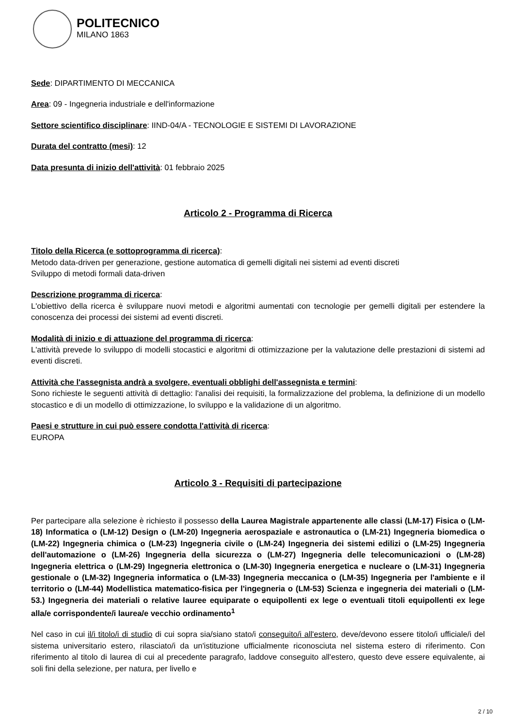POLITECNICO
MILANO 1863
Sede: DIPARTIMENTO DI MECCANICA
Area: 09 - Ingegneria industriale e dell'informazione
Settore scientifico disciplinare: IIND-04/A - TECNOLOGIE E SISTEMI DI LAVORAZIONE
Durata del contratto (mesi): 12
Data presunta di inizio dell'attività: 01 febbraio 2025
Articolo 2 - Programma di Ricerca
Titolo della Ricerca (e sottoprogramma di ricerca):
Metodo data-driven per generazione, gestione automatica di gemelli digitali nei sistemi ad eventi discreti
Sviluppo di metodi formali data-driven
Descrizione programma di ricerca:
L'obiettivo della ricerca è sviluppare nuovi metodi e algoritmi aumentati con tecnologie per gemelli digitali per estendere la conoscenza dei processi dei sistemi ad eventi discreti.
Modalità di inizio e di attuazione del programma di ricerca:
L'attività prevede lo sviluppo di modelli stocastici e algoritmi di ottimizzazione per la valutazione delle prestazioni di sistemi ad eventi discreti.
Attività che l'assegnista andrà a svolgere, eventuali obblighi dell'assegnista e termini:
Sono richieste le seguenti attività di dettaglio: l'analisi dei requisiti, la formalizzazione del problema, la definizione di un modello stocastico e di un modello di ottimizzazione, lo sviluppo e la validazione di un algoritmo.
Paesi e strutture in cui può essere condotta l'attività di ricerca:
EUROPA
Articolo 3 - Requisiti di partecipazione
Per partecipare alla selezione è richiesto il possesso della Laurea Magistrale appartenente alle classi (LM-17) Fisica o (LM-18) Informatica o (LM-12) Design o (LM-20) Ingegneria aerospaziale e astronautica o (LM-21) Ingegneria biomedica o (LM-22) Ingegneria chimica o (LM-23) Ingegneria civile o (LM-24) Ingegneria dei sistemi edilizi o (LM-25) Ingegneria dell'automazione o (LM-26) Ingegneria della sicurezza o (LM-27) Ingegneria delle telecomunicazioni o (LM-28) Ingegneria elettrica o (LM-29) Ingegneria elettronica o (LM-30) Ingegneria energetica e nucleare o (LM-31) Ingegneria gestionale o (LM-32) Ingegneria informatica o (LM-33) Ingegneria meccanica o (LM-35) Ingegneria per l'ambiente e il territorio o (LM-44) Modellistica matematico-fisica per l'ingegneria o (LM-53) Scienza e ingegneria dei materiali o (LM-53.) Ingegneria dei materiali o relative lauree equiparate o equipollenti ex lege o eventuali titoli equipollenti ex lege alla/e corrispondente/i laurea/e vecchio ordinamento<sup>1</sup>
Nel caso in cui il/i titolo/i di studio di cui sopra sia/siano stato/i conseguito/i all'estero, deve/devono essere titolo/i ufficiale/i del sistema universitario estero, rilasciato/i da un'istituzione ufficialmente riconosciuta nel sistema estero di riferimento. Con riferimento al titolo di laurea di cui al precedente paragrafo, laddove conseguito all'estero, questo deve essere equivalente, ai soli fini della selezione, per natura, per livello e
2 / 10